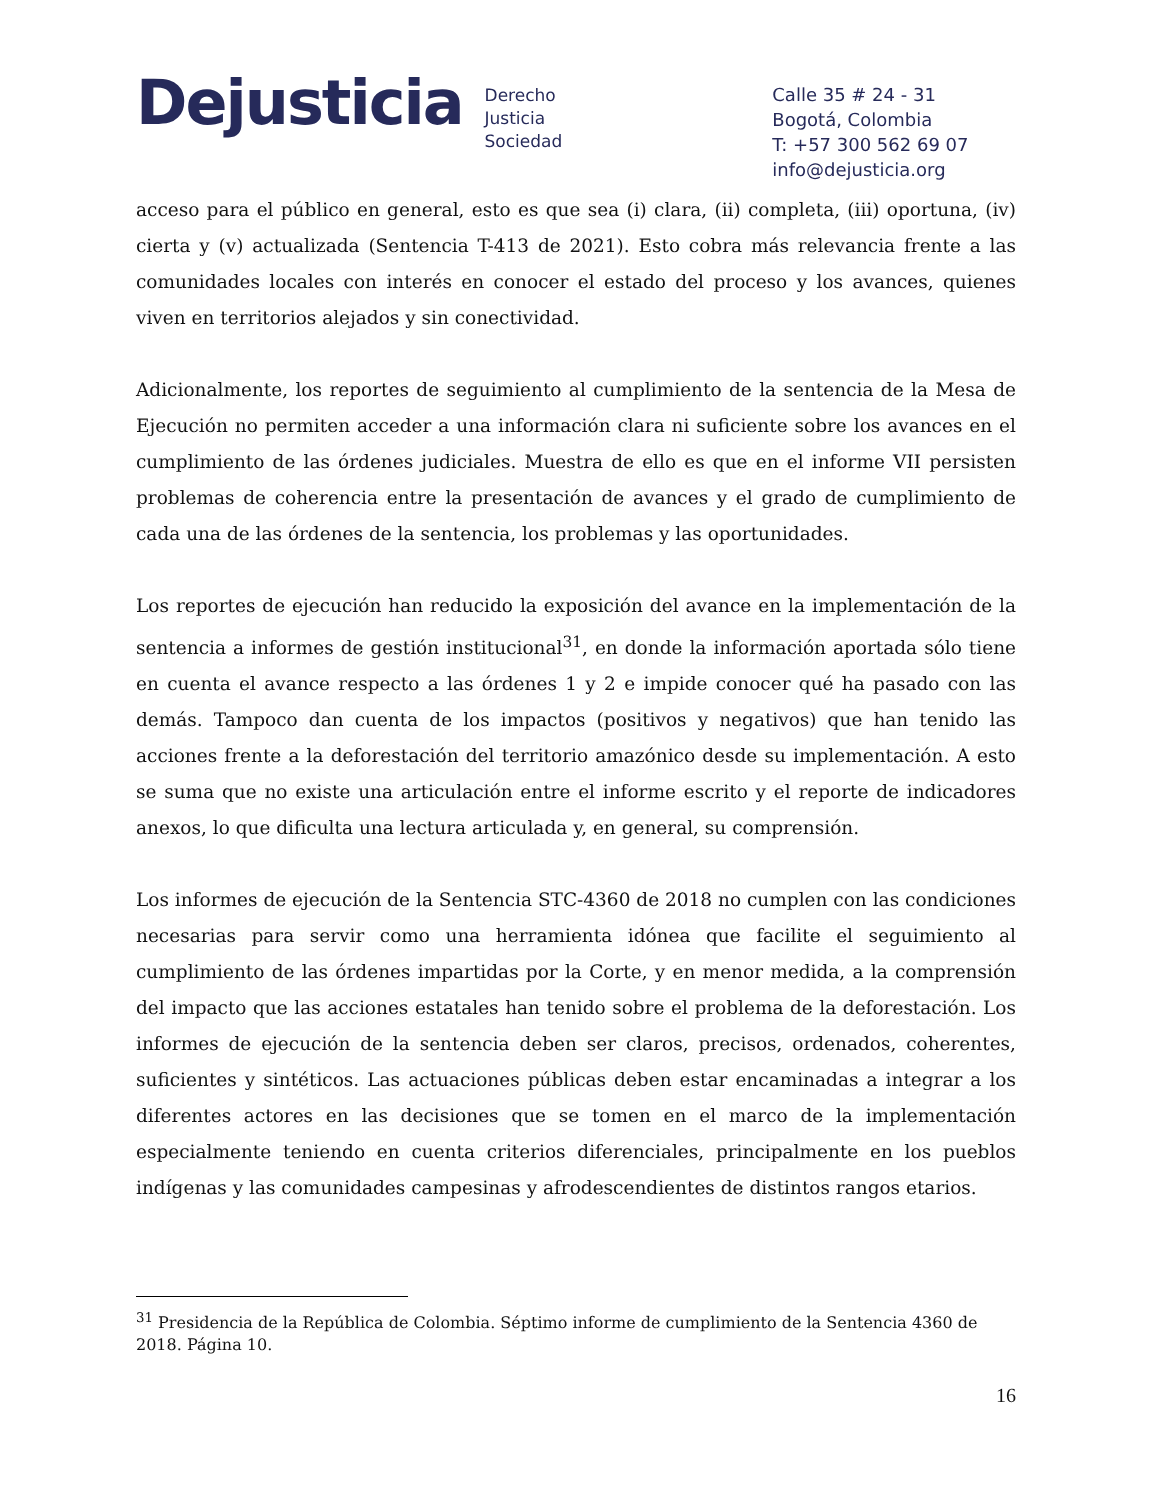Dejusticia
Derecho
Justicia
Sociedad
Calle 35 # 24 - 31
Bogotá, Colombia
T: +57 300 562 69 07
info@dejusticia.org
acceso para el público en general, esto es que sea (i) clara, (ii) completa, (iii) oportuna, (iv) cierta y (v) actualizada (Sentencia T-413 de 2021). Esto cobra más relevancia frente a las comunidades locales con interés en conocer el estado del proceso y los avances, quienes viven en territorios alejados y sin conectividad.
Adicionalmente, los reportes de seguimiento al cumplimiento de la sentencia de la Mesa de Ejecución no permiten acceder a una información clara ni suficiente sobre los avances en el cumplimiento de las órdenes judiciales. Muestra de ello es que en el informe VII persisten problemas de coherencia entre la presentación de avances y el grado de cumplimiento de cada una de las órdenes de la sentencia, los problemas y las oportunidades.
Los reportes de ejecución han reducido la exposición del avance en la implementación de la sentencia a informes de gestión institucional<sup>31</sup>, en donde la información aportada sólo tiene en cuenta el avance respecto a las órdenes 1 y 2 e impide conocer qué ha pasado con las demás. Tampoco dan cuenta de los impactos (positivos y negativos) que han tenido las acciones frente a la deforestación del territorio amazónico desde su implementación. A esto se suma que no existe una articulación entre el informe escrito y el reporte de indicadores anexos, lo que dificulta una lectura articulada y, en general, su comprensión.
Los informes de ejecución de la Sentencia STC-4360 de 2018 no cumplen con las condiciones necesarias para servir como una herramienta idónea que facilite el seguimiento al cumplimiento de las órdenes impartidas por la Corte, y en menor medida, a la comprensión del impacto que las acciones estatales han tenido sobre el problema de la deforestación. Los informes de ejecución de la sentencia deben ser claros, precisos, ordenados, coherentes, suficientes y sintéticos. Las actuaciones públicas deben estar encaminadas a integrar a los diferentes actores en las decisiones que se tomen en el marco de la implementación especialmente teniendo en cuenta criterios diferenciales, principalmente en los pueblos indígenas y las comunidades campesinas y afrodescendientes de distintos rangos etarios.
<sup>31</sup> Presidencia de la República de Colombia. Séptimo informe de cumplimiento de la Sentencia 4360 de 2018. Página 10.
16